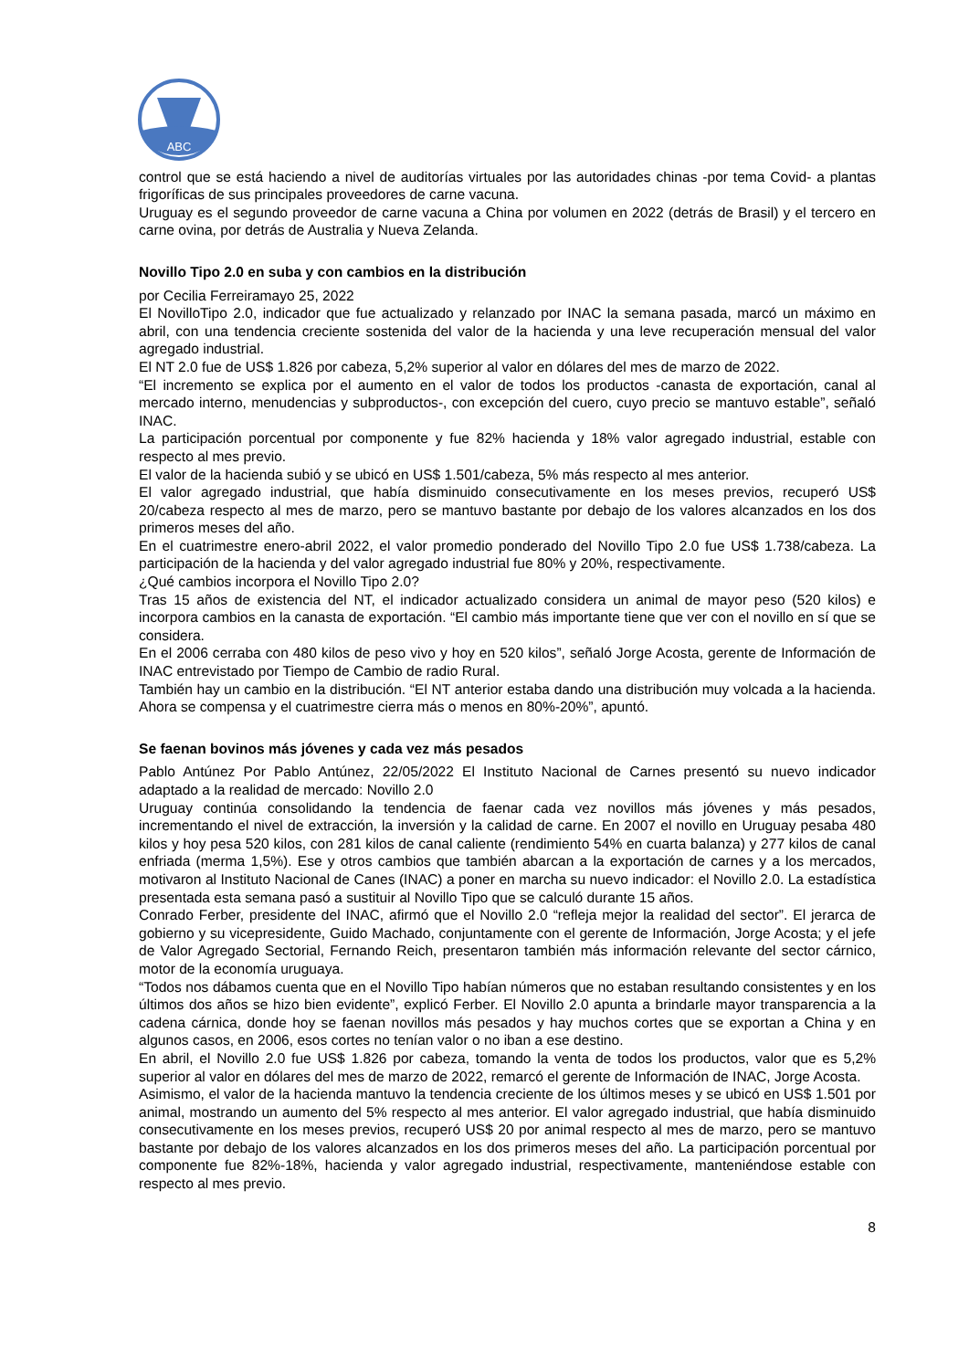ABC
control que se está haciendo a nivel de auditorías virtuales por las autoridades chinas -por tema Covid- a plantas frigoríficas de sus principales proveedores de carne vacuna.
Uruguay es el segundo proveedor de carne vacuna a China por volumen en 2022 (detrás de Brasil) y el tercero en carne ovina, por detrás de Australia y Nueva Zelanda.
Novillo Tipo 2.0 en suba y con cambios en la distribución
por Cecilia Ferreiramayo 25, 2022
El NovilloTipo 2.0, indicador que fue actualizado y relanzado por INAC la semana pasada, marcó un máximo en abril, con una tendencia creciente sostenida del valor de la hacienda y una leve recuperación mensual del valor agregado industrial.
El NT 2.0 fue de US$ 1.826 por cabeza, 5,2% superior al valor en dólares del mes de marzo de 2022.
“El incremento se explica por el aumento en el valor de todos los productos -canasta de exportación, canal al mercado interno, menudencias y subproductos-, con excepción del cuero, cuyo precio se mantuvo estable”, señaló INAC.
La participación porcentual por componente y fue 82% hacienda y 18% valor agregado industrial, estable con respecto al mes previo.
El valor de la hacienda subió y se ubicó en US$ 1.501/cabeza, 5% más respecto al mes anterior.
El valor agregado industrial, que había disminuido consecutivamente en los meses previos, recuperó US$ 20/cabeza respecto al mes de marzo, pero se mantuvo bastante por debajo de los valores alcanzados en los dos primeros meses del año.
En el cuatrimestre enero-abril 2022, el valor promedio ponderado del Novillo Tipo 2.0 fue US$ 1.738/cabeza. La participación de la hacienda y del valor agregado industrial fue 80% y 20%, respectivamente.
¿Qué cambios incorpora el Novillo Tipo 2.0?
Tras 15 años de existencia del NT, el indicador actualizado considera un animal de mayor peso (520 kilos) e incorpora cambios en la canasta de exportación. “El cambio más importante tiene que ver con el novillo en sí que se considera.
En el 2006 cerraba con 480 kilos de peso vivo y hoy en 520 kilos”, señaló Jorge Acosta, gerente de Información de INAC entrevistado por Tiempo de Cambio de radio Rural.
También hay un cambio en la distribución. “El NT anterior estaba dando una distribución muy volcada a la hacienda. Ahora se compensa y el cuatrimestre cierra más o menos en 80%-20%”, apuntó.
Se faenan bovinos más jóvenes y cada vez más pesados
Pablo Antúnez Por Pablo Antúnez, 22/05/2022 El Instituto Nacional de Carnes presentó su nuevo indicador adaptado a la realidad de mercado: Novillo 2.0
Uruguay continúa consolidando la tendencia de faenar cada vez novillos más jóvenes y más pesados, incrementando el nivel de extracción, la inversión y la calidad de carne. En 2007 el novillo en Uruguay pesaba 480 kilos y hoy pesa 520 kilos, con 281 kilos de canal caliente (rendimiento 54% en cuarta balanza) y 277 kilos de canal enfriada (merma 1,5%). Ese y otros cambios que también abarcan a la exportación de carnes y a los mercados, motivaron al Instituto Nacional de Canes (INAC) a poner en marcha su nuevo indicador: el Novillo 2.0. La estadística presentada esta semana pasó a sustituir al Novillo Tipo que se calculó durante 15 años.
Conrado Ferber, presidente del INAC, afirmó que el Novillo 2.0 “refleja mejor la realidad del sector”. El jerarca de gobierno y su vicepresidente, Guido Machado, conjuntamente con el gerente de Información, Jorge Acosta; y el jefe de Valor Agregado Sectorial, Fernando Reich, presentaron también más información relevante del sector cárnico, motor de la economía uruguaya.
“Todos nos dábamos cuenta que en el Novillo Tipo habían números que no estaban resultando consistentes y en los últimos dos años se hizo bien evidente”, explicó Ferber. El Novillo 2.0 apunta a brindarle mayor transparencia a la cadena cárnica, donde hoy se faenan novillos más pesados y hay muchos cortes que se exportan a China y en algunos casos, en 2006, esos cortes no tenían valor o no iban a ese destino.
En abril, el Novillo 2.0 fue US$ 1.826 por cabeza, tomando la venta de todos los productos, valor que es 5,2% superior al valor en dólares del mes de marzo de 2022, remarcó el gerente de Información de INAC, Jorge Acosta.
Asimismo, el valor de la hacienda mantuvo la tendencia creciente de los últimos meses y se ubicó en US$ 1.501 por animal, mostrando un aumento del 5% respecto al mes anterior. El valor agregado industrial, que había disminuido consecutivamente en los meses previos, recuperó US$ 20 por animal respecto al mes de marzo, pero se mantuvo bastante por debajo de los valores alcanzados en los dos primeros meses del año. La participación porcentual por componente fue 82%-18%, hacienda y valor agregado industrial, respectivamente, manteniéndose estable con respecto al mes previo.
8